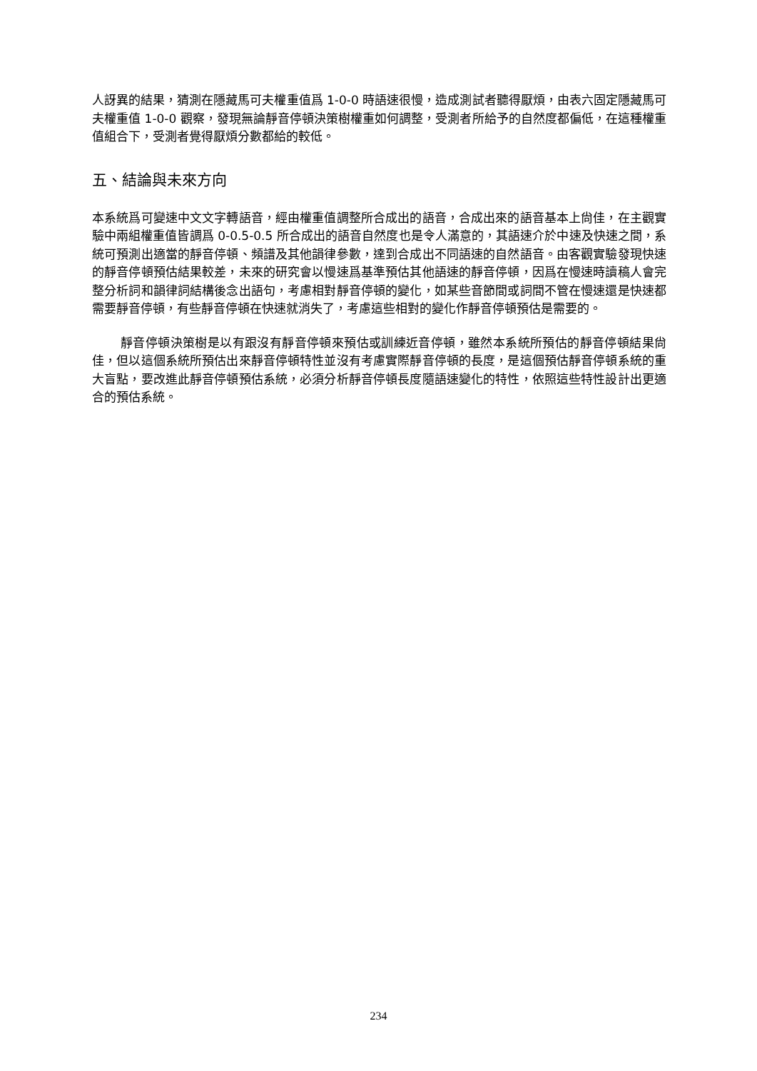人訝異的結果，猜測在隱藏馬可夫權重值爲 1-0-0 時語速很慢，造成測試者聽得厭煩，由表六固定隱藏馬可夫權重值 1-0-0 觀察，發現無論靜音停頓決策樹權重如何調整，受測者所給予的自然度都偏低，在這種權重值組合下，受測者覺得厭煩分數都給的較低。
五、結論與未來方向
本系統爲可變速中文文字轉語音，經由權重值調整所合成出的語音，合成出來的語音基本上尙佳，在主觀實驗中兩組權重值皆調爲 0-0.5-0.5 所合成出的語音自然度也是令人滿意的，其語速介於中速及快速之間，系統可預測出適當的靜音停頓、頻譜及其他韻律參數，達到合成出不同語速的自然語音。由客觀實驗發現快速的靜音停頓預估結果較差，未來的研究會以慢速爲基準預估其他語速的靜音停頓，因爲在慢速時讀稿人會完整分析詞和韻律詞結構後念出語句，考慮相對靜音停頓的變化，如某些音節間或詞間不管在慢速還是快速都需要靜音停頓，有些靜音停頓在快速就消失了，考慮這些相對的變化作靜音停頓預估是需要的。
靜音停頓決策樹是以有跟沒有靜音停頓來預估或訓練近音停頓，雖然本系統所預估的靜音停頓結果尙佳，但以這個系統所預估出來靜音停頓特性並沒有考慮實際靜音停頓的長度，是這個預估靜音停頓系統的重大盲點，要改進此靜音停頓預估系統，必須分析靜音停頓長度隨語速變化的特性，依照這些特性設計出更適合的預估系統。
234